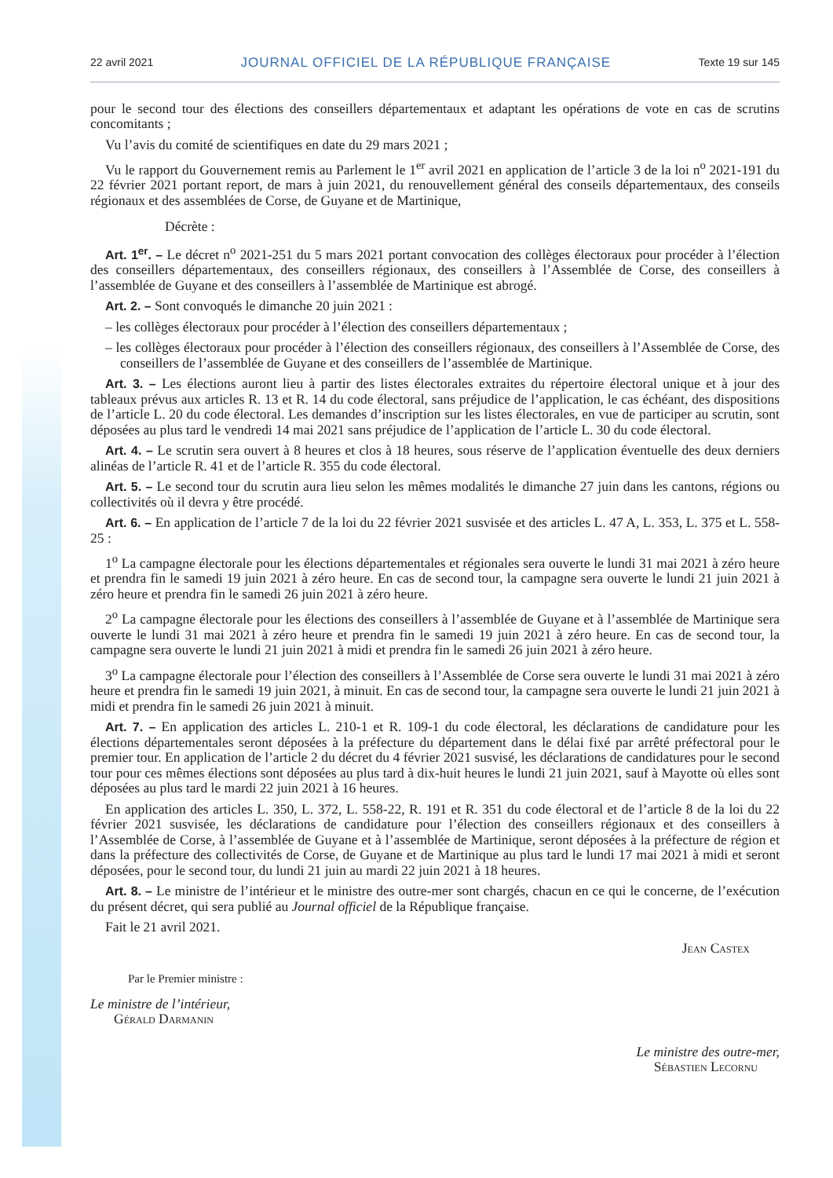22 avril 2021 JOURNAL OFFICIEL DE LA RÉPUBLIQUE FRANÇAISE Texte 19 sur 145
pour le second tour des élections des conseillers départementaux et adaptant les opérations de vote en cas de scrutins concomitants ;
Vu l’avis du comité de scientifiques en date du 29 mars 2021 ;
Vu le rapport du Gouvernement remis au Parlement le 1<sup>er</sup> avril 2021 en application de l’article 3 de la loi n<sup>o</sup> 2021-191 du 22 février 2021 portant report, de mars à juin 2021, du renouvellement général des conseils départementaux, des conseils régionaux et des assemblées de Corse, de Guyane et de Martinique,
Décrète :
Art. 1<sup>er</sup>. – Le décret n<sup>o</sup> 2021-251 du 5 mars 2021 portant convocation des collèges électoraux pour procéder à l’élection des conseillers départementaux, des conseillers régionaux, des conseillers à l’Assemblée de Corse, des conseillers à l’assemblée de Guyane et des conseillers à l’assemblée de Martinique est abrogé.
Art. 2. – Sont convoqués le dimanche 20 juin 2021 :
– les collèges électoraux pour procéder à l’élection des conseillers départementaux ;
– les collèges électoraux pour procéder à l’élection des conseillers régionaux, des conseillers à l’Assemblée de Corse, des conseillers de l’assemblée de Guyane et des conseillers de l’assemblée de Martinique.
Art. 3. – Les élections auront lieu à partir des listes électorales extraites du répertoire électoral unique et à jour des tableaux prévus aux articles R. 13 et R. 14 du code électoral, sans préjudice de l’application, le cas échéant, des dispositions de l’article L. 20 du code électoral. Les demandes d’inscription sur les listes électorales, en vue de participer au scrutin, sont déposées au plus tard le vendredi 14 mai 2021 sans préjudice de l’application de l’article L. 30 du code électoral.
Art. 4. – Le scrutin sera ouvert à 8 heures et clos à 18 heures, sous réserve de l’application éventuelle des deux derniers alinéas de l’article R. 41 et de l’article R. 355 du code électoral.
Art. 5. – Le second tour du scrutin aura lieu selon les mêmes modalités le dimanche 27 juin dans les cantons, régions ou collectivités où il devra y être procédé.
Art. 6. – En application de l’article 7 de la loi du 22 février 2021 susvisée et des articles L. 47 A, L. 353, L. 375 et L. 558-25 :
1<sup>o</sup> La campagne électorale pour les élections départementales et régionales sera ouverte le lundi 31 mai 2021 à zéro heure et prendra fin le samedi 19 juin 2021 à zéro heure. En cas de second tour, la campagne sera ouverte le lundi 21 juin 2021 à zéro heure et prendra fin le samedi 26 juin 2021 à zéro heure.
2<sup>o</sup> La campagne électorale pour les élections des conseillers à l’assemblée de Guyane et à l’assemblée de Martinique sera ouverte le lundi 31 mai 2021 à zéro heure et prendra fin le samedi 19 juin 2021 à zéro heure. En cas de second tour, la campagne sera ouverte le lundi 21 juin 2021 à midi et prendra fin le samedi 26 juin 2021 à zéro heure.
3<sup>o</sup> La campagne électorale pour l’élection des conseillers à l’Assemblée de Corse sera ouverte le lundi 31 mai 2021 à zéro heure et prendra fin le samedi 19 juin 2021, à minuit. En cas de second tour, la campagne sera ouverte le lundi 21 juin 2021 à midi et prendra fin le samedi 26 juin 2021 à minuit.
Art. 7. – En application des articles L. 210-1 et R. 109-1 du code électoral, les déclarations de candidature pour les élections départementales seront déposées à la préfecture du département dans le délai fixé par arrêté préfectoral pour le premier tour. En application de l’article 2 du décret du 4 février 2021 susvisé, les déclarations de candidatures pour le second tour pour ces mêmes élections sont déposées au plus tard à dix-huit heures le lundi 21 juin 2021, sauf à Mayotte où elles sont déposées au plus tard le mardi 22 juin 2021 à 16 heures.
En application des articles L. 350, L. 372, L. 558-22, R. 191 et R. 351 du code électoral et de l’article 8 de la loi du 22 février 2021 susvisée, les déclarations de candidature pour l’élection des conseillers régionaux et des conseillers à l’Assemblée de Corse, à l’assemblée de Guyane et à l’assemblée de Martinique, seront déposées à la préfecture de région et dans la préfecture des collectivités de Corse, de Guyane et de Martinique au plus tard le lundi 17 mai 2021 à midi et seront déposées, pour le second tour, du lundi 21 juin au mardi 22 juin 2021 à 18 heures.
Art. 8. – Le ministre de l’intérieur et le ministre des outre-mer sont chargés, chacun en ce qui le concerne, de l’exécution du présent décret, qui sera publié au Journal officiel de la République française.
Fait le 21 avril 2021.
Jean Castex
Par le Premier ministre :
Le ministre de l’intérieur,
Gérald Darmanin
Le ministre des outre-mer,
Sébastien Lecornu